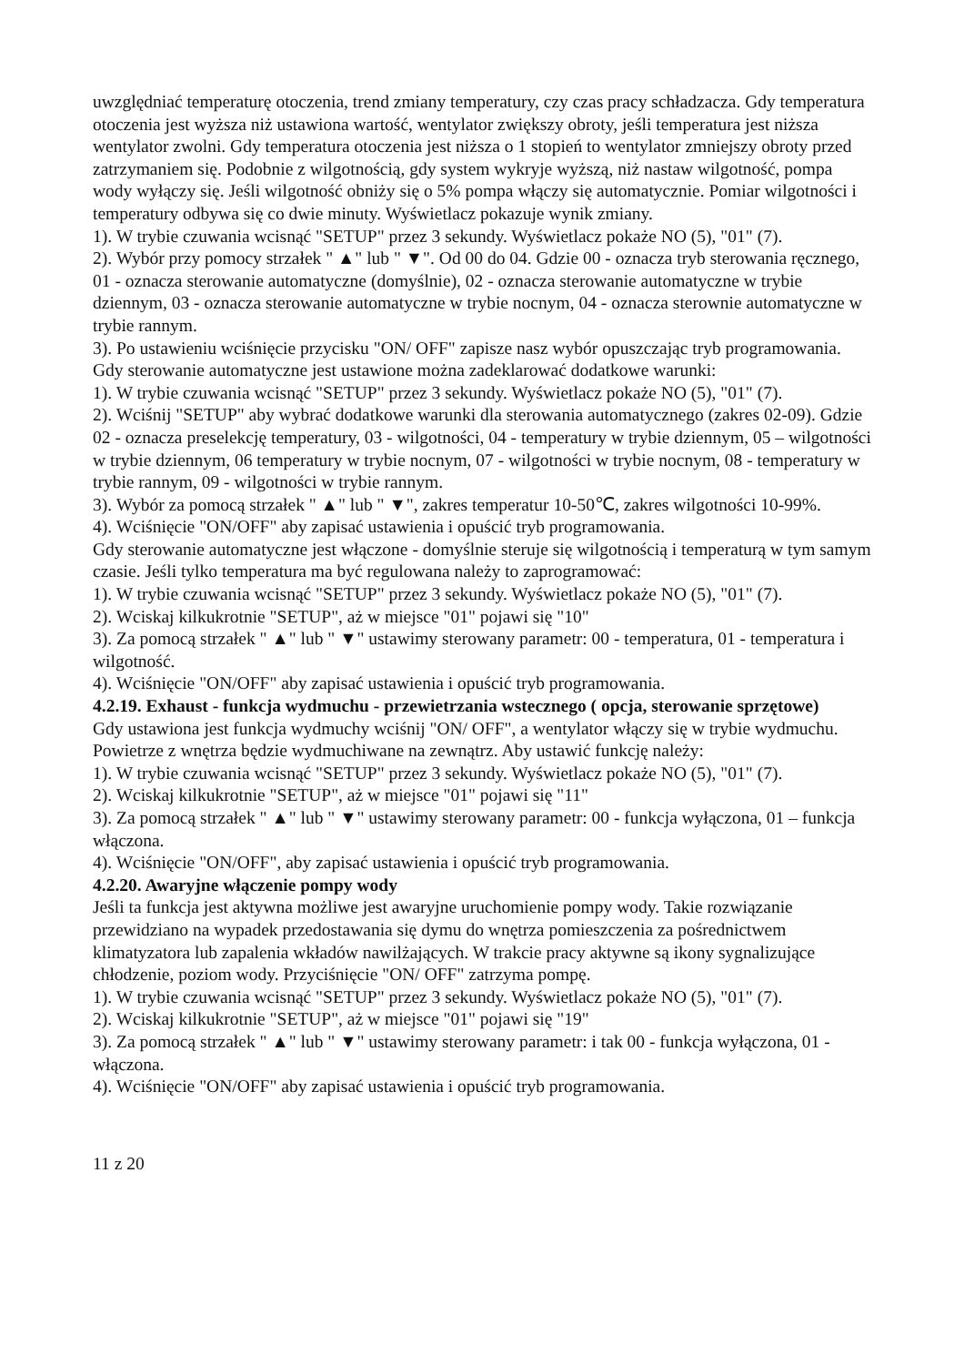uwzględniać temperaturę otoczenia, trend zmiany temperatury, czy czas pracy schładzacza. Gdy temperatura otoczenia jest wyższa niż ustawiona wartość, wentylator zwiększy obroty, jeśli temperatura jest niższa wentylator zwolni. Gdy temperatura otoczenia jest niższa o 1 stopień to wentylator zmniejszy obroty przed zatrzymaniem się. Podobnie z wilgotnością, gdy system wykryje wyższą, niż nastaw wilgotność, pompa wody wyłączy się. Jeśli wilgotność obniży się o 5% pompa włączy się automatycznie. Pomiar wilgotności i temperatury odbywa się co dwie minuty. Wyświetlacz pokazuje wynik zmiany.
1). W trybie czuwania wcisnąć "SETUP" przez 3 sekundy. Wyświetlacz pokaże NO (5), "01" (7).
2). Wybór przy pomocy strzałek " ▲" lub " ▼". Od 00 do 04. Gdzie 00 - oznacza tryb sterowania ręcznego, 01 - oznacza sterowanie automatyczne (domyślnie), 02 - oznacza sterowanie automatyczne w trybie dziennym, 03 - oznacza sterowanie automatyczne w trybie nocnym, 04 - oznacza sterownie automatyczne w trybie rannym.
3). Po ustawieniu wciśnięcie przycisku "ON/ OFF" zapisze nasz wybór opuszczając tryb programowania.
Gdy sterowanie automatyczne jest ustawione można zadeklarować dodatkowe warunki:
1). W trybie czuwania wcisnąć "SETUP" przez 3 sekundy. Wyświetlacz pokaże NO (5), "01" (7).
2). Wciśnij "SETUP" aby wybrać dodatkowe warunki dla sterowania automatycznego (zakres 02-09). Gdzie 02 - oznacza preselekcję temperatury, 03 - wilgotności, 04 - temperatury w trybie dziennym, 05 – wilgotności w trybie dziennym, 06 temperatury w trybie nocnym, 07 - wilgotności w trybie nocnym, 08 - temperatury w trybie rannym, 09 - wilgotności w trybie rannym.
3). Wybór za pomocą strzałek " ▲" lub " ▼", zakres temperatur 10-50℃, zakres wilgotności 10-99%.
4). Wciśnięcie "ON/OFF" aby zapisać ustawienia i opuścić tryb programowania.
Gdy sterowanie automatyczne jest włączone - domyślnie steruje się wilgotnością i temperaturą w tym samym czasie. Jeśli tylko temperatura ma być regulowana należy to zaprogramować:
1). W trybie czuwania wcisnąć "SETUP" przez 3 sekundy. Wyświetlacz pokaże NO (5), "01" (7).
2). Wciskaj kilkukrotnie "SETUP", aż w miejsce "01" pojawi się "10"
3). Za pomocą strzałek " ▲" lub " ▼" ustawimy sterowany parametr: 00 - temperatura, 01 - temperatura i wilgotność.
4). Wciśnięcie "ON/OFF" aby zapisać ustawienia i opuścić tryb programowania.
4.2.19. Exhaust - funkcja wydmuchu - przewietrzania wstecznego ( opcja, sterowanie sprzętowe)
Gdy ustawiona jest funkcja wydmuchy wciśnij "ON/ OFF", a wentylator włączy się w trybie wydmuchu.
Powietrze z wnętrza będzie wydmuchiwane na zewnątrz. Aby ustawić funkcję należy:
1). W trybie czuwania wcisnąć "SETUP" przez 3 sekundy. Wyświetlacz pokaże NO (5), "01" (7).
2). Wciskaj kilkukrotnie "SETUP", aż w miejsce "01" pojawi się "11"
3). Za pomocą strzałek " ▲" lub " ▼" ustawimy sterowany parametr: 00 - funkcja wyłączona, 01 – funkcja włączona.
4). Wciśnięcie "ON/OFF", aby zapisać ustawienia i opuścić tryb programowania.
4.2.20. Awaryjne włączenie pompy wody
Jeśli ta funkcja jest aktywna możliwe jest awaryjne uruchomienie pompy wody. Takie rozwiązanie przewidziano na wypadek przedostawania się dymu do wnętrza pomieszczenia za pośrednictwem klimatyzatora lub zapalenia wkładów nawilżających. W trakcie pracy aktywne są ikony sygnalizujące chłodzenie, poziom wody. Przyciśnięcie "ON/ OFF" zatrzyma pompę.
1). W trybie czuwania wcisnąć "SETUP" przez 3 sekundy. Wyświetlacz pokaże NO (5), "01" (7).
2). Wciskaj kilkukrotnie "SETUP", aż w miejsce "01" pojawi się "19"
3). Za pomocą strzałek " ▲" lub " ▼" ustawimy sterowany parametr: i tak 00 - funkcja wyłączona, 01 - włączona.
4). Wciśnięcie "ON/OFF" aby zapisać ustawienia i opuścić tryb programowania.
11 z 20